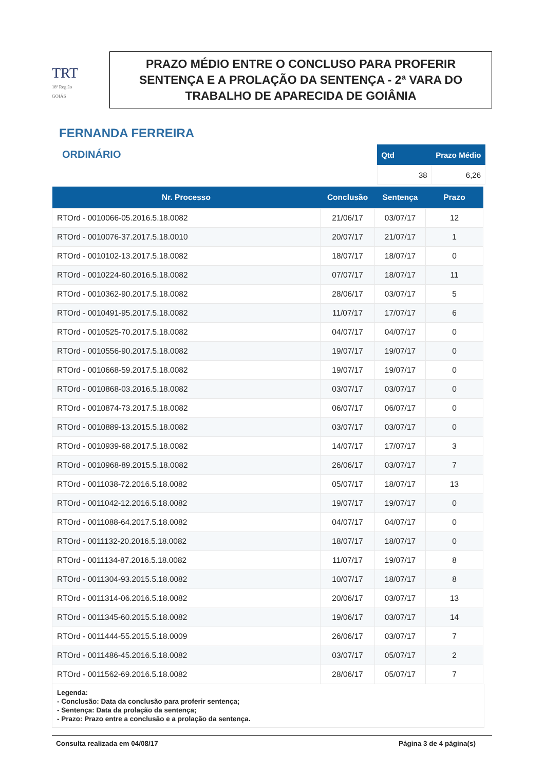TRT
18ª Região
GOIÁS
PRAZO MÉDIO ENTRE O CONCLUSO PARA PROFERIR SENTENÇA E A PROLAÇÃO DA SENTENÇA - 2ª VARA DO TRABALHO DE APARECIDA DE GOIÂNIA
FERNANDA FERREIRA
ORDINÁRIO
| Qtd | Prazo Médio |
| --- | --- |
| 38 | 6,26 |
| Nr. Processo | Conclusão | Sentença | Prazo |
| --- | --- | --- | --- |
| RTOrd - 0010066-05.2016.5.18.0082 | 21/06/17 | 03/07/17 | 12 |
| RTOrd - 0010076-37.2017.5.18.0010 | 20/07/17 | 21/07/17 | 1 |
| RTOrd - 0010102-13.2017.5.18.0082 | 18/07/17 | 18/07/17 | 0 |
| RTOrd - 0010224-60.2016.5.18.0082 | 07/07/17 | 18/07/17 | 11 |
| RTOrd - 0010362-90.2017.5.18.0082 | 28/06/17 | 03/07/17 | 5 |
| RTOrd - 0010491-95.2017.5.18.0082 | 11/07/17 | 17/07/17 | 6 |
| RTOrd - 0010525-70.2017.5.18.0082 | 04/07/17 | 04/07/17 | 0 |
| RTOrd - 0010556-90.2017.5.18.0082 | 19/07/17 | 19/07/17 | 0 |
| RTOrd - 0010668-59.2017.5.18.0082 | 19/07/17 | 19/07/17 | 0 |
| RTOrd - 0010868-03.2016.5.18.0082 | 03/07/17 | 03/07/17 | 0 |
| RTOrd - 0010874-73.2017.5.18.0082 | 06/07/17 | 06/07/17 | 0 |
| RTOrd - 0010889-13.2015.5.18.0082 | 03/07/17 | 03/07/17 | 0 |
| RTOrd - 0010939-68.2017.5.18.0082 | 14/07/17 | 17/07/17 | 3 |
| RTOrd - 0010968-89.2015.5.18.0082 | 26/06/17 | 03/07/17 | 7 |
| RTOrd - 0011038-72.2016.5.18.0082 | 05/07/17 | 18/07/17 | 13 |
| RTOrd - 0011042-12.2016.5.18.0082 | 19/07/17 | 19/07/17 | 0 |
| RTOrd - 0011088-64.2017.5.18.0082 | 04/07/17 | 04/07/17 | 0 |
| RTOrd - 0011132-20.2016.5.18.0082 | 18/07/17 | 18/07/17 | 0 |
| RTOrd - 0011134-87.2016.5.18.0082 | 11/07/17 | 19/07/17 | 8 |
| RTOrd - 0011304-93.2015.5.18.0082 | 10/07/17 | 18/07/17 | 8 |
| RTOrd - 0011314-06.2016.5.18.0082 | 20/06/17 | 03/07/17 | 13 |
| RTOrd - 0011345-60.2015.5.18.0082 | 19/06/17 | 03/07/17 | 14 |
| RTOrd - 0011444-55.2015.5.18.0009 | 26/06/17 | 03/07/17 | 7 |
| RTOrd - 0011486-45.2016.5.18.0082 | 03/07/17 | 05/07/17 | 2 |
| RTOrd - 0011562-69.2016.5.18.0082 | 28/06/17 | 05/07/17 | 7 |
Legenda:
- Conclusão: Data da conclusão para proferir sentença;
- Sentença: Data da prolação da sentença;
- Prazo: Prazo entre a conclusão e a prolação da sentença.
Consulta realizada em 04/08/17 Página 3 de 4 página(s)